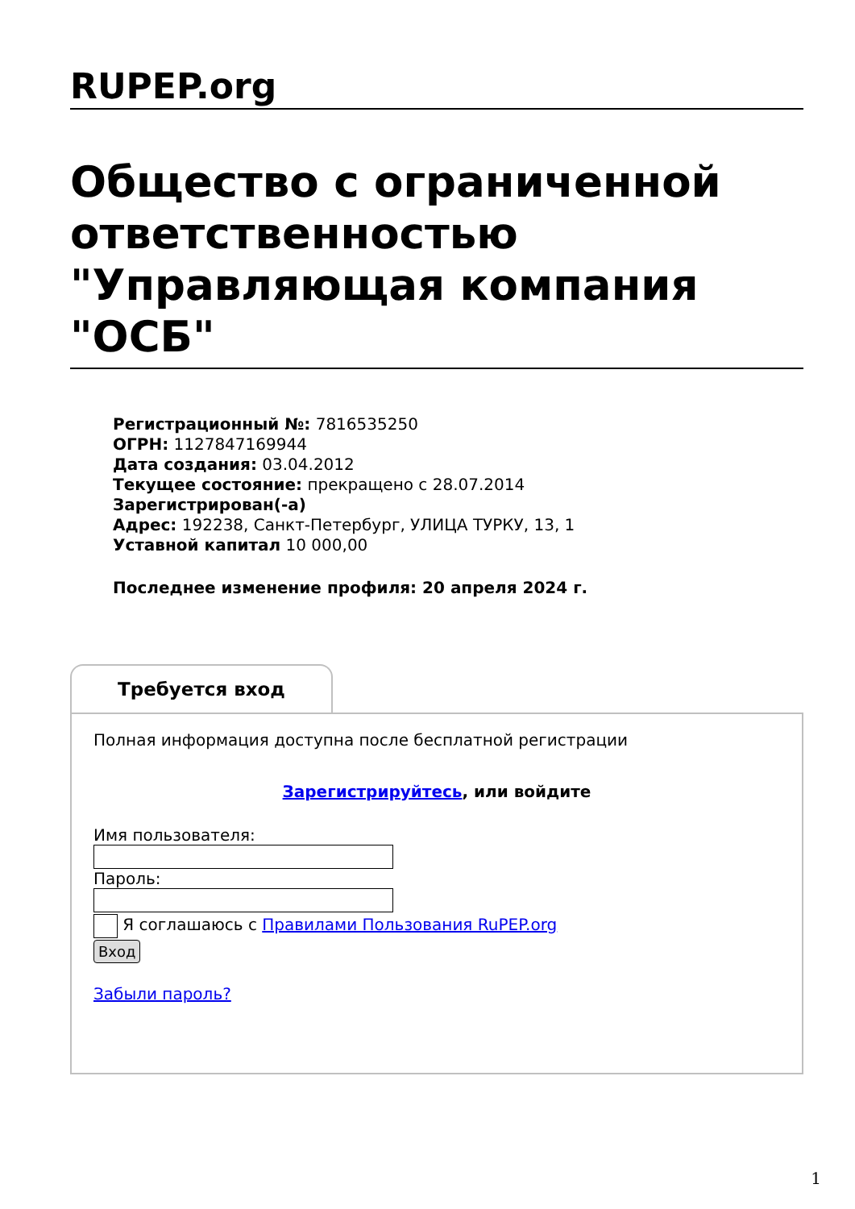RUPEP.org
Общество с ограниченной ответственностью "Управляющая компания "ОСБ"
Регистрационный №: 7816535250
ОГРН: 1127847169944
Дата создания: 03.04.2012
Текущее состояние: прекращено с 28.07.2014
Зарегистрирован(-а)
Адрес: 192238, Санкт-Петербург, УЛИЦА ТУРКУ, 13, 1
Уставной капитал 10 000,00
Последнее изменение профиля: 20 апреля 2024 г.
Требуется вход
Полная информация доступна после бесплатной регистрации
Зарегистрируйтесь, или войдите
Имя пользователя:
Пароль:
Я соглашаюсь с Правилами Пользования RuPEP.org
Вход
Забыли пароль?
1